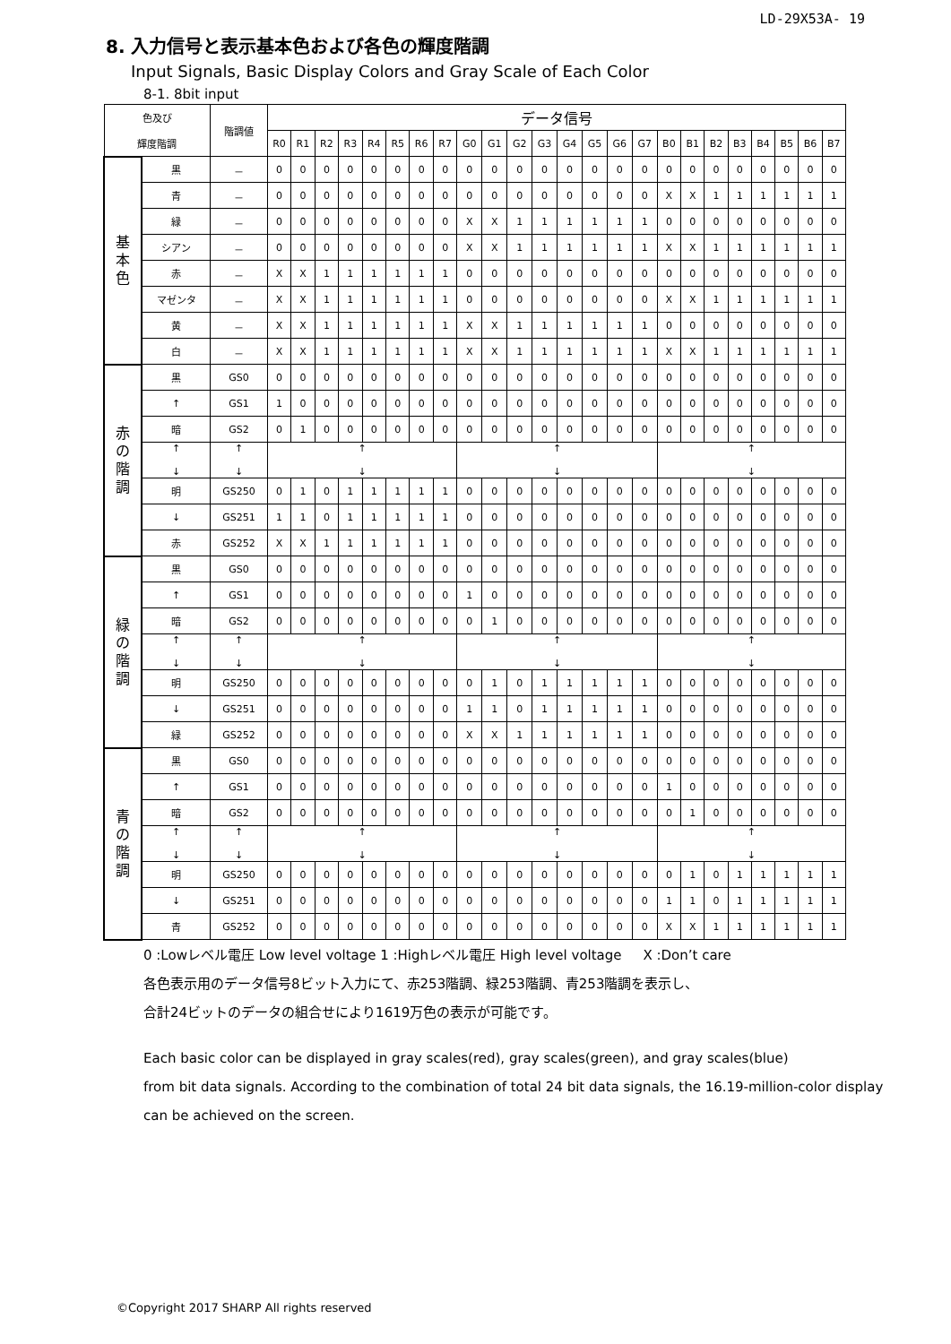LD-29X53A- 19
8. 入力信号と表示基本色および各色の輝度階調
Input Signals, Basic Display Colors and Gray Scale of Each Color
8-1. 8bit input
| 色及び 輝度階調 | | 階調値 | データ信号 | | | | | | | | | | | | | | | | | | | | | | | |
| --- | --- | --- | --- | --- | --- | --- | --- | --- | --- | --- | --- | --- | --- | --- | --- | --- | --- | --- | --- | --- | --- | --- | --- | --- | --- | --- |
| | | | R0 | R1 | R2 | R3 | R4 | R5 | R6 | R7 | G0 | G1 | G2 | G3 | G4 | G5 | G6 | G7 | B0 | B1 | B2 | B3 | B4 | B5 | B6 | B7 |
| 基 本 色 | 黒 | － | 0 | 0 | 0 | 0 | 0 | 0 | 0 | 0 | 0 | 0 | 0 | 0 | 0 | 0 | 0 | 0 | 0 | 0 | 0 | 0 | 0 | 0 | 0 | 0 |
| | 青 | － | 0 | 0 | 0 | 0 | 0 | 0 | 0 | 0 | 0 | 0 | 0 | 0 | 0 | 0 | 0 | 0 | X | X | 1 | 1 | 1 | 1 | 1 | 1 |
| | 緑 | － | 0 | 0 | 0 | 0 | 0 | 0 | 0 | 0 | X | X | 1 | 1 | 1 | 1 | 1 | 1 | 0 | 0 | 0 | 0 | 0 | 0 | 0 | 0 |
| | シアン | － | 0 | 0 | 0 | 0 | 0 | 0 | 0 | 0 | X | X | 1 | 1 | 1 | 1 | 1 | 1 | X | X | 1 | 1 | 1 | 1 | 1 | 1 |
| | 赤 | － | X | X | 1 | 1 | 1 | 1 | 1 | 1 | 0 | 0 | 0 | 0 | 0 | 0 | 0 | 0 | 0 | 0 | 0 | 0 | 0 | 0 | 0 | 0 |
| | マゼンタ | － | X | X | 1 | 1 | 1 | 1 | 1 | 1 | 0 | 0 | 0 | 0 | 0 | 0 | 0 | 0 | X | X | 1 | 1 | 1 | 1 | 1 | 1 |
| | 黄 | － | X | X | 1 | 1 | 1 | 1 | 1 | 1 | X | X | 1 | 1 | 1 | 1 | 1 | 1 | 0 | 0 | 0 | 0 | 0 | 0 | 0 | 0 |
| | 白 | － | X | X | 1 | 1 | 1 | 1 | 1 | 1 | X | X | 1 | 1 | 1 | 1 | 1 | 1 | X | X | 1 | 1 | 1 | 1 | 1 | 1 |
| 赤 の 階 調 | 黒 | GS0 | 0 | 0 | 0 | 0 | 0 | 0 | 0 | 0 | 0 | 0 | 0 | 0 | 0 | 0 | 0 | 0 | 0 | 0 | 0 | 0 | 0 | 0 | 0 | 0 |
| | ↑ | GS1 | 1 | 0 | 0 | 0 | 0 | 0 | 0 | 0 | 0 | 0 | 0 | 0 | 0 | 0 | 0 | 0 | 0 | 0 | 0 | 0 | 0 | 0 | 0 | 0 |
| | 暗 | GS2 | 0 | 1 | 0 | 0 | 0 | 0 | 0 | 0 | 0 | 0 | 0 | 0 | 0 | 0 | 0 | 0 | 0 | 0 | 0 | 0 | 0 | 0 | 0 | 0 |
| | ↑ ↓ | ↑ ↓ | ↑ ↓ | | | | | | | | ↑ ↓ | | | | | | | | ↑ ↓ | | | | | | | |
| | 明 | GS250 | 0 | 1 | 0 | 1 | 1 | 1 | 1 | 1 | 0 | 0 | 0 | 0 | 0 | 0 | 0 | 0 | 0 | 0 | 0 | 0 | 0 | 0 | 0 | 0 |
| | ↓ | GS251 | 1 | 1 | 0 | 1 | 1 | 1 | 1 | 1 | 0 | 0 | 0 | 0 | 0 | 0 | 0 | 0 | 0 | 0 | 0 | 0 | 0 | 0 | 0 | 0 |
| | 赤 | GS252 | X | X | 1 | 1 | 1 | 1 | 1 | 1 | 0 | 0 | 0 | 0 | 0 | 0 | 0 | 0 | 0 | 0 | 0 | 0 | 0 | 0 | 0 | 0 |
| 緑 の 階 調 | 黒 | GS0 | 0 | 0 | 0 | 0 | 0 | 0 | 0 | 0 | 0 | 0 | 0 | 0 | 0 | 0 | 0 | 0 | 0 | 0 | 0 | 0 | 0 | 0 | 0 | 0 |
| | ↑ | GS1 | 0 | 0 | 0 | 0 | 0 | 0 | 0 | 0 | 1 | 0 | 0 | 0 | 0 | 0 | 0 | 0 | 0 | 0 | 0 | 0 | 0 | 0 | 0 | 0 |
| | 暗 | GS2 | 0 | 0 | 0 | 0 | 0 | 0 | 0 | 0 | 0 | 1 | 0 | 0 | 0 | 0 | 0 | 0 | 0 | 0 | 0 | 0 | 0 | 0 | 0 | 0 |
| | ↑ ↓ | ↑ ↓ | ↑ ↓ | | | | | | | | ↑ ↓ | | | | | | | | ↑ ↓ | | | | | | | |
| | 明 | GS250 | 0 | 0 | 0 | 0 | 0 | 0 | 0 | 0 | 0 | 1 | 0 | 1 | 1 | 1 | 1 | 1 | 0 | 0 | 0 | 0 | 0 | 0 | 0 | 0 |
| | ↓ | GS251 | 0 | 0 | 0 | 0 | 0 | 0 | 0 | 0 | 1 | 1 | 0 | 1 | 1 | 1 | 1 | 1 | 0 | 0 | 0 | 0 | 0 | 0 | 0 | 0 |
| | 緑 | GS252 | 0 | 0 | 0 | 0 | 0 | 0 | 0 | 0 | X | X | 1 | 1 | 1 | 1 | 1 | 1 | 0 | 0 | 0 | 0 | 0 | 0 | 0 | 0 |
| 青 の 階 調 | 黒 | GS0 | 0 | 0 | 0 | 0 | 0 | 0 | 0 | 0 | 0 | 0 | 0 | 0 | 0 | 0 | 0 | 0 | 0 | 0 | 0 | 0 | 0 | 0 | 0 | 0 |
| | ↑ | GS1 | 0 | 0 | 0 | 0 | 0 | 0 | 0 | 0 | 0 | 0 | 0 | 0 | 0 | 0 | 0 | 0 | 1 | 0 | 0 | 0 | 0 | 0 | 0 | 0 |
| | 暗 | GS2 | 0 | 0 | 0 | 0 | 0 | 0 | 0 | 0 | 0 | 0 | 0 | 0 | 0 | 0 | 0 | 0 | 0 | 1 | 0 | 0 | 0 | 0 | 0 | 0 |
| | ↑ ↓ | ↑ ↓ | ↑ ↓ | | | | | | | | ↑ ↓ | | | | | | | | ↑ ↓ | | | | | | | |
| | 明 | GS250 | 0 | 0 | 0 | 0 | 0 | 0 | 0 | 0 | 0 | 0 | 0 | 0 | 0 | 0 | 0 | 0 | 0 | 1 | 0 | 1 | 1 | 1 | 1 | 1 |
| | ↓ | GS251 | 0 | 0 | 0 | 0 | 0 | 0 | 0 | 0 | 0 | 0 | 0 | 0 | 0 | 0 | 0 | 0 | 1 | 1 | 0 | 1 | 1 | 1 | 1 | 1 |
| | 青 | GS252 | 0 | 0 | 0 | 0 | 0 | 0 | 0 | 0 | 0 | 0 | 0 | 0 | 0 | 0 | 0 | 0 | X | X | 1 | 1 | 1 | 1 | 1 | 1 |
0 :Lowレベル電圧 Low level voltage 1 :Highレベル電圧 High level voltage X :Don’t care
各色表示用のデータ信号8ビット入力にて、赤253階調、緑253階調、青253階調を表示し、
合計24ビットのデータの組合せにより1619万色の表示が可能です。
Each basic color can be displayed in gray scales(red), gray scales(green), and gray scales(blue)
from bit data signals. According to the combination of total 24 bit data signals, the 16.19-million-color display
can be achieved on the screen.
©Copyright 2017 SHARP All rights reserved